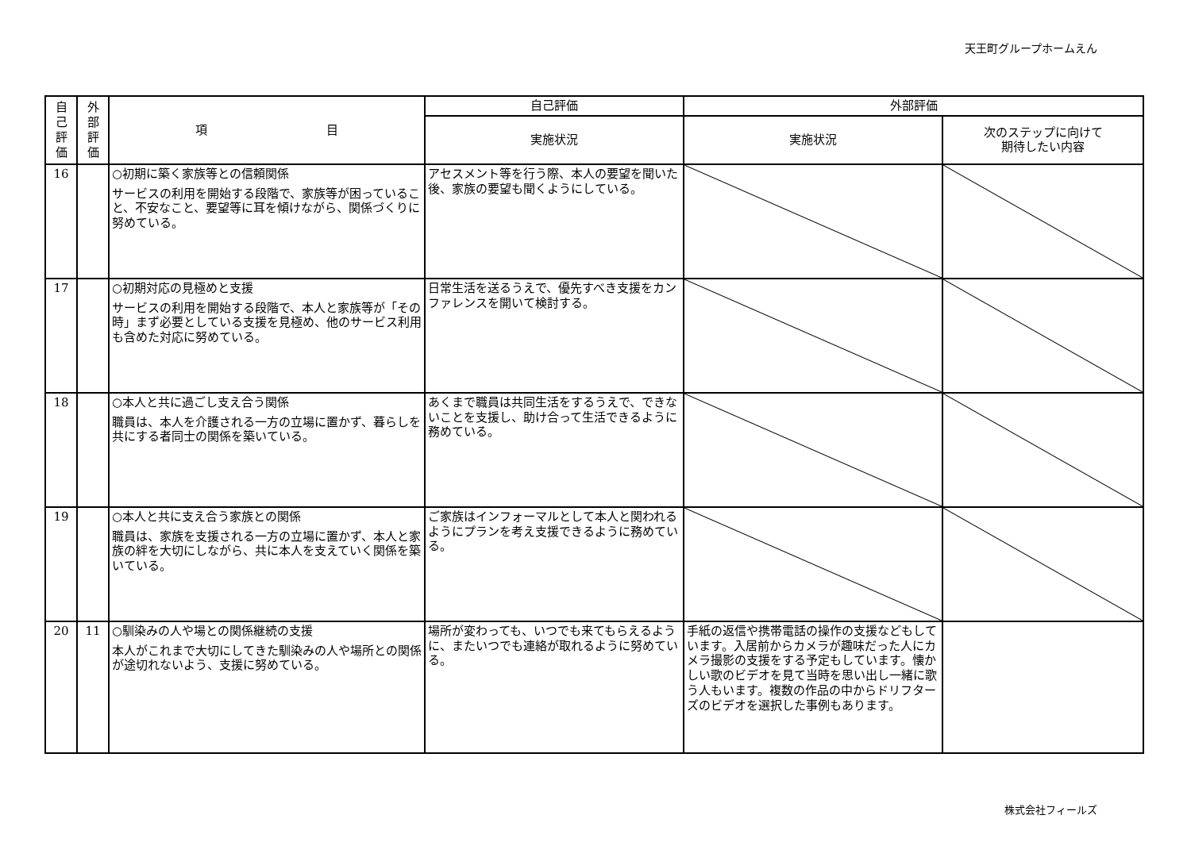天王町グループホームえん
| 自 己 評 価 | 外 部 評 価 | 項 目 | 自己評価 | 外部評価 | |
| --- | --- | --- | --- | --- | --- |
| | | | 実施状況 | 実施状況 | 次のステップに向けて 期待したい内容 |
| 16 | | ○初期に築く家族等との信頼関係 サービスの利用を開始する段階で、家族等が困っていること、不安なこと、要望等に耳を傾けながら、関係づくりに努めている。 | アセスメント等を行う際、本人の要望を聞いた後、家族の要望も聞くようにしている。 | | |
| 17 | | ○初期対応の見極めと支援 サービスの利用を開始する段階で、本人と家族等が「その時」まず必要としている支援を見極め、他のサービス利用も含めた対応に努めている。 | 日常生活を送るうえで、優先すべき支援をカンファレンスを開いて検討する。 | | |
| 18 | | ○本人と共に過ごし支え合う関係 職員は、本人を介護される一方の立場に置かず、暮らしを共にする者同士の関係を築いている。 | あくまで職員は共同生活をするうえで、できないことを支援し、助け合って生活できるように務めている。 | | |
| 19 | | ○本人と共に支え合う家族との関係 職員は、家族を支援される一方の立場に置かず、本人と家族の絆を大切にしながら、共に本人を支えていく関係を築いている。 | ご家族はインフォーマルとして本人と関われるようにプランを考え支援できるように務めている。 | | |
| 20 | 11 | ○馴染みの人や場との関係継続の支援 本人がこれまで大切にしてきた馴染みの人や場所との関係が途切れないよう、支援に努めている。 | 場所が変わっても、いつでも来てもらえるように、またいつでも連絡が取れるように努めている。 | 手紙の返信や携帯電話の操作の支援などもしています。入居前からカメラが趣味だった人にカメラ撮影の支援をする予定もしています。懐かしい歌のビデオを見て当時を思い出し一緒に歌う人もいます。複数の作品の中からドリフターズのビデオを選択した事例もあります。 | |
株式会社フィールズ